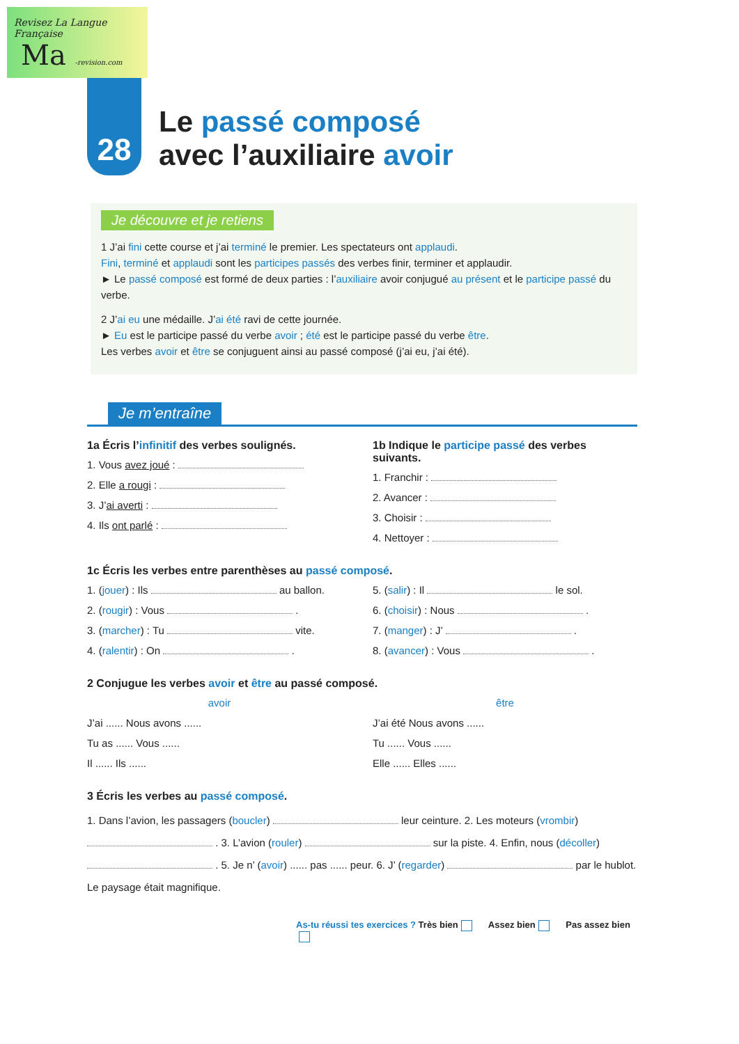Revisez La Langue Française
Ma -revision.com
28
Le passé composé
avec l’auxiliaire avoir
Je découvre et je retiens
1 J’ai fini cette course et j’ai terminé le premier. Les spectateurs ont applaudi.
Fini, terminé et applaudi sont les participes passés des verbes finir, terminer et applaudir.
► Le passé composé est formé de deux parties : l’auxiliaire avoir conjugué au présent et le participe passé du verbe.
2 J’ai eu une médaille. J’ai été ravi de cette journée.
► Eu est le participe passé du verbe avoir ; été est le participe passé du verbe être.
Les verbes avoir et être se conjuguent ainsi au passé composé (j’ai eu, j’ai été).
Je m’entraîne
1a Écris l’infinitif des verbes soulignés.
1. Vous avez joué :
2. Elle a rougi :
3. J’ai averti :
4. Ils ont parlé :
1b Indique le participe passé des verbes suivants.
1. Franchir :
2. Avancer :
3. Choisir :
4. Nettoyer :
1c Écris les verbes entre parenthèses au passé composé.
1. (jouer) : Ils au ballon.
2. (rougir) : Vous .
3. (marcher) : Tu vite.
4. (ralentir) : On .
5. (salir) : Il le sol.
6. (choisir) : Nous .
7. (manger) : J’ .
8. (avancer) : Vous .
2 Conjugue les verbes avoir et être au passé composé.
avoir
J’ai ...... Nous avons ......
Tu as ...... Vous ......
Il ...... Ils ......
être
J’ai été Nous avons ......
Tu ...... Vous ......
Elle ...... Elles ......
3 Écris les verbes au passé composé.
1. Dans l’avion, les passagers (boucler) leur ceinture. 2. Les moteurs (vrombir) . 3. L’avion (rouler) sur la piste. 4. Enfin, nous (décoller) . 5. Je n’ (avoir) ...... pas ...... peur. 6. J’ (regarder) par le hublot. Le paysage était magnifique.
As-tu réussi tes exercices ? Très bien Assez bien Pas assez bien